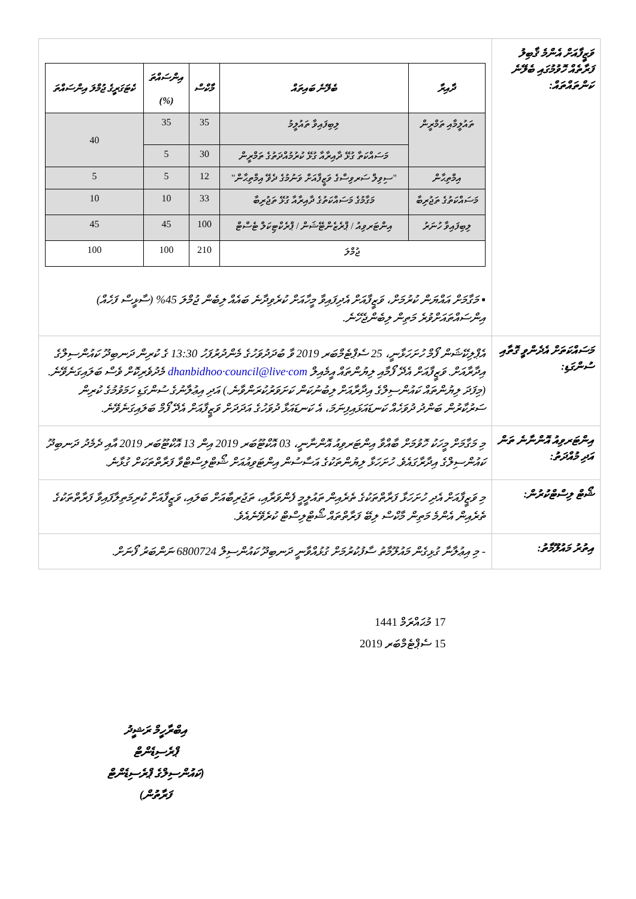| ވަޒީފާއަށް އެންމެ ޤާބިލު ފަރާތެއް ހޮވުމުގައި ބެލޭނެ ކަންތައްތައް: | / ދާއިރާ / ބެލޭނެ ބައިތައް / މާކްސް / އިންސައްތަ (%) / ކެޓަގަރީގެ ޖުމްލަ އިންސައްތަ / / --- / --- / --- / --- / --- / / ތައުލީމާއި ތަމްރީން / ލިބިފައިވާ ތައުލީމު / 35 / 35 / 40 / / / މަސައްކަތާ ގުޅޭ ދާއިރާއާ ގުޅޭ ކުރުމުއްދަތުގެ ތަމްރީން / 30 / 5 / / / އިމްތިޙާން / "ސިވިލް ސަރވިސްގެ ވަޒީފާއަށް ވަނުމުގެ ދެވޭ އިމްތިޙާން" / 12 / 5 / 5 / / މަސައްކަތުގެ ތަޖުރިބާ / މަގާމުގެ މަސައްކަތުގެ ދާއިރާއާ ގުޅޭ ތަޖުރިބާ / 33 / 10 / 10 / / ލިބިފައިވާ ހުނަރު / އިންޓަރވިއު / ޕްރެޒެންޓޭޝަން / ޕްރެކްޓިކަލް ޓެސްޓް / 100 / 45 / 45 / / ޖުމްލަ / / 210 / 100 / 100 / ▪ މަގާމަށް އައްޔަން ކުރުމަށް، ވަޒީފާއަށް އެދިފައިވާ މީހާއަށް ކުރެވިދާނެ ބައެއް ލިބެން ޖުމްލަ 45% (ސާޅީސް ފަހެއް) އިންސައްތައަށްވުރެ މަތިން ލިބެންޖެހޭނެ. |
| މަސައްކަތަށް އެދެންވީ ގޮތާއި ސުންގަޑި: | އެޕްލިކޭޝަން ފޯމް ހުށަހަޅާނީ، 25 ސެޕްޓެމްބަރ 2019 ވާ ބުދަދުވަހުގެ މެންދުރުފަހު 13:30 ގެ ކުރިން ދަނބިދޫ ކައުންސިލްގެ އިދާރާއަށް. ވަޒީފާއަށް އެދޭ ފޯމާއި ލިޔުންތައް އީމެއިލް dhanbidhoo·council@live·com މެދުވެރިކޮށް ވެސް ބަލައިގަނެވޭނެ. (މިފަދަ ލިޔުންތައް ކައުންސިލްގެ އިދާރާއަށް ލިބުނުކަން ކަށަވަރުކުރަންވާނެ.) އަދި އިޢުލާނުގެ ސުންގަޑި ހަމަވުމުގެ ކުރިން ސަރުކާރުން ބަންދު ދުވަހެއް ކަނޑައަޅައިފިނަމަ، އެ ކަނޑައަޅާ ދުވަހުގެ އަދަދަށް ވަޒީފާއަށް އެދޭ ފޯމް ބަލައިގަނެވޭނެ. |
| އިންޓަރވިއު އޮންނާނެ ތަން އަދި މުއްދަތު: | މި މަގާމަށް މީހަކު ހޮވުމަށް ބާއްވާ އިންޓަރވިއު އޮންނާނީ، 03 އޮކްޓޫބަރ 2019 އިން 13 އޮކްޓޫބަރ 2019 އާއި ދެމެދު ދަނބިދޫ ކައުންސިލްގެ އިދާރާގައެވެ. ހުށަހަޅާ ލިޔުންތަކުގެ އަސާސުން އިންޓަވިއުއަށް ޝޯޓްލިސްޓްވާ ފަރާތްތަކަށް ގުޅާނެ. |
| ޝޯޓް ލިސްޓްކުރުން: | މި ވަޒީފާއަށް އެދި ހުށަހަޅާ ފަރާތްތަކުގެ ތެރެއިން ތައުލީމީ ފެންވަރާއި، ތަޖުރިބާއަށް ބަލައި، ވަޒީފާއަށް ކުރިމަތިލާފައިވާ ފަރާތްތަކުގެ ތެރެއިން އެންމެ މަތިން މާކްސް ލިބޭ ފަރާތްތައް ޝޯޓްލިސްޓް ކުރެވޭނެއެވެ. |
| އިތުރު މައުލޫމާތު: | - މި އިޢުލާނާ ގުޅިގެން މައުލޫމާތު ސާފުކުރުމަށް ގުޅުއްވާނީ ދަނބިދޫ ކައުންސިލް 6800724 ނަންބަރު ފޯނަށް. |
17 މުޙައްރަމް 1441
15 ސެޕްޓެމްބަރ 2019
އިބްރާހީމް ރަޝީދު
ޕްރެސިޑެންޓް
(ކައުންސިލްގެ ޕްރެސިޑެންޓް ފަރާތުން)